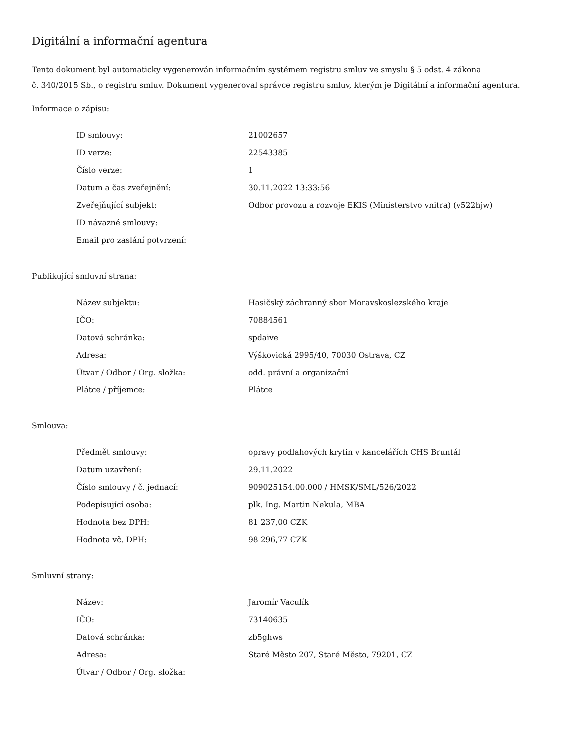Digitální a informační agentura
Tento dokument byl automaticky vygenerován informačním systémem registru smluv ve smyslu § 5 odst. 4 zákona
č. 340/2015 Sb., o registru smluv. Dokument vygeneroval správce registru smluv, kterým je Digitální a informační agentura.
Informace o zápisu:
| ID smlouvy: | 21002657 |
| ID verze: | 22543385 |
| Číslo verze: | 1 |
| Datum a čas zveřejnění: | 30.11.2022 13:33:56 |
| Zveřejňující subjekt: | Odbor provozu a rozvoje EKIS (Ministerstvo vnitra) (v522hjw) |
| ID návazné smlouvy: | |
| Email pro zaslání potvrzení: | |
Publikující smluvní strana:
| Název subjektu: | Hasičský záchranný sbor Moravskoslezského kraje |
| IČO: | 70884561 |
| Datová schránka: | spdaive |
| Adresa: | Výškovická 2995/40, 70030 Ostrava, CZ |
| Útvar / Odbor / Org. složka: | odd. právní a organizační |
| Plátce / příjemce: | Plátce |
Smlouva:
| Předmět smlouvy: | opravy podlahových krytin v kancelářích CHS Bruntál |
| Datum uzavření: | 29.11.2022 |
| Číslo smlouvy / č. jednací: | 909025154.00.000 / HMSK/SML/526/2022 |
| Podepisující osoba: | plk. Ing. Martin Nekula, MBA |
| Hodnota bez DPH: | 81 237,00 CZK |
| Hodnota vč. DPH: | 98 296,77 CZK |
Smluvní strany:
| Název: | Jaromír Vaculík |
| IČO: | 73140635 |
| Datová schránka: | zb5ghws |
| Adresa: | Staré Město 207, Staré Město, 79201, CZ |
| Útvar / Odbor / Org. složka: | |